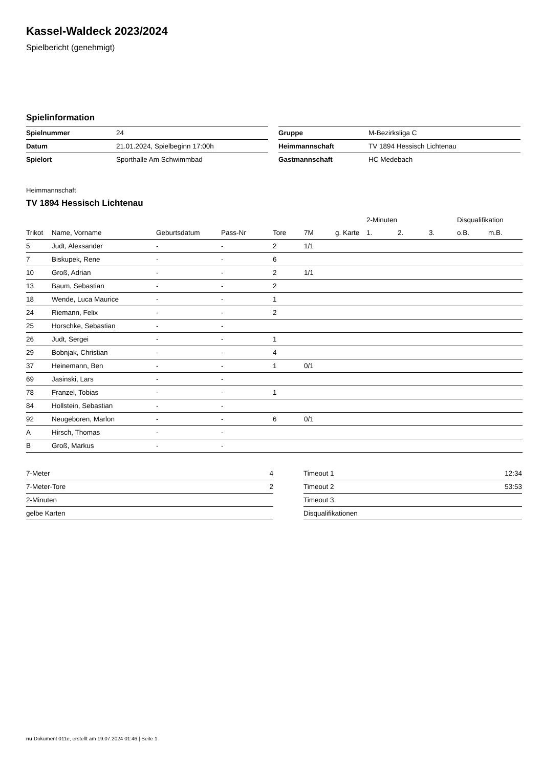Kassel-Waldeck 2023/2024
Spielbericht (genehmigt)
Spielinformation
| Spielnummer | 24 |
| Datum | 21.01.2024, Spielbeginn 17:00h |
| Spielort | Sporthalle Am Schwimmbad |
| Gruppe | M-Bezirksliga C |
| Heimmannschaft | TV 1894 Hessisch Lichtenau |
| Gastmannschaft | HC Medebach |
Heimmannschaft
TV 1894 Hessisch Lichtenau
| | | | | | | | 2-Minuten | | | Disqualifikation | |
| --- | --- | --- | --- | --- | --- | --- | --- | --- | --- | --- | --- |
| Trikot | Name, Vorname | Geburtsdatum | Pass-Nr | Tore | 7M | g. Karte | 1. | 2. | 3. | o.B. | m.B. |
| 5 | Judt, Alexsander | - | - | 2 | 1/1 | | | | | | |
| 7 | Biskupek, Rene | - | - | 6 | | | | | | | |
| 10 | Groß, Adrian | - | - | 2 | 1/1 | | | | | | |
| 13 | Baum, Sebastian | - | - | 2 | | | | | | | |
| 18 | Wende, Luca Maurice | - | - | 1 | | | | | | | |
| 24 | Riemann, Felix | - | - | 2 | | | | | | | |
| 25 | Horschke, Sebastian | - | - | | | | | | | | |
| 26 | Judt, Sergei | - | - | 1 | | | | | | | |
| 29 | Bobnjak, Christian | - | - | 4 | | | | | | | |
| 37 | Heinemann, Ben | - | - | 1 | 0/1 | | | | | | |
| 69 | Jasinski, Lars | - | - | | | | | | | | |
| 78 | Franzel, Tobias | - | - | 1 | | | | | | | |
| 84 | Hollstein, Sebastian | - | - | | | | | | | | |
| 92 | Neugeboren, Marlon | - | - | 6 | 0/1 | | | | | | |
| A | Hirsch, Thomas | - | - | | | | | | | | |
| B | Groß, Markus | - | - | | | | | | | | |
| 7-Meter | 4 |
| 7-Meter-Tore | 2 |
| 2-Minuten | |
| gelbe Karten | |
| Timeout 1 | 12:34 |
| Timeout 2 | 53:53 |
| Timeout 3 | |
| Disqualifikationen | |
nu.Dokument 011e, erstellt am 19.07.2024 01:46 | Seite 1